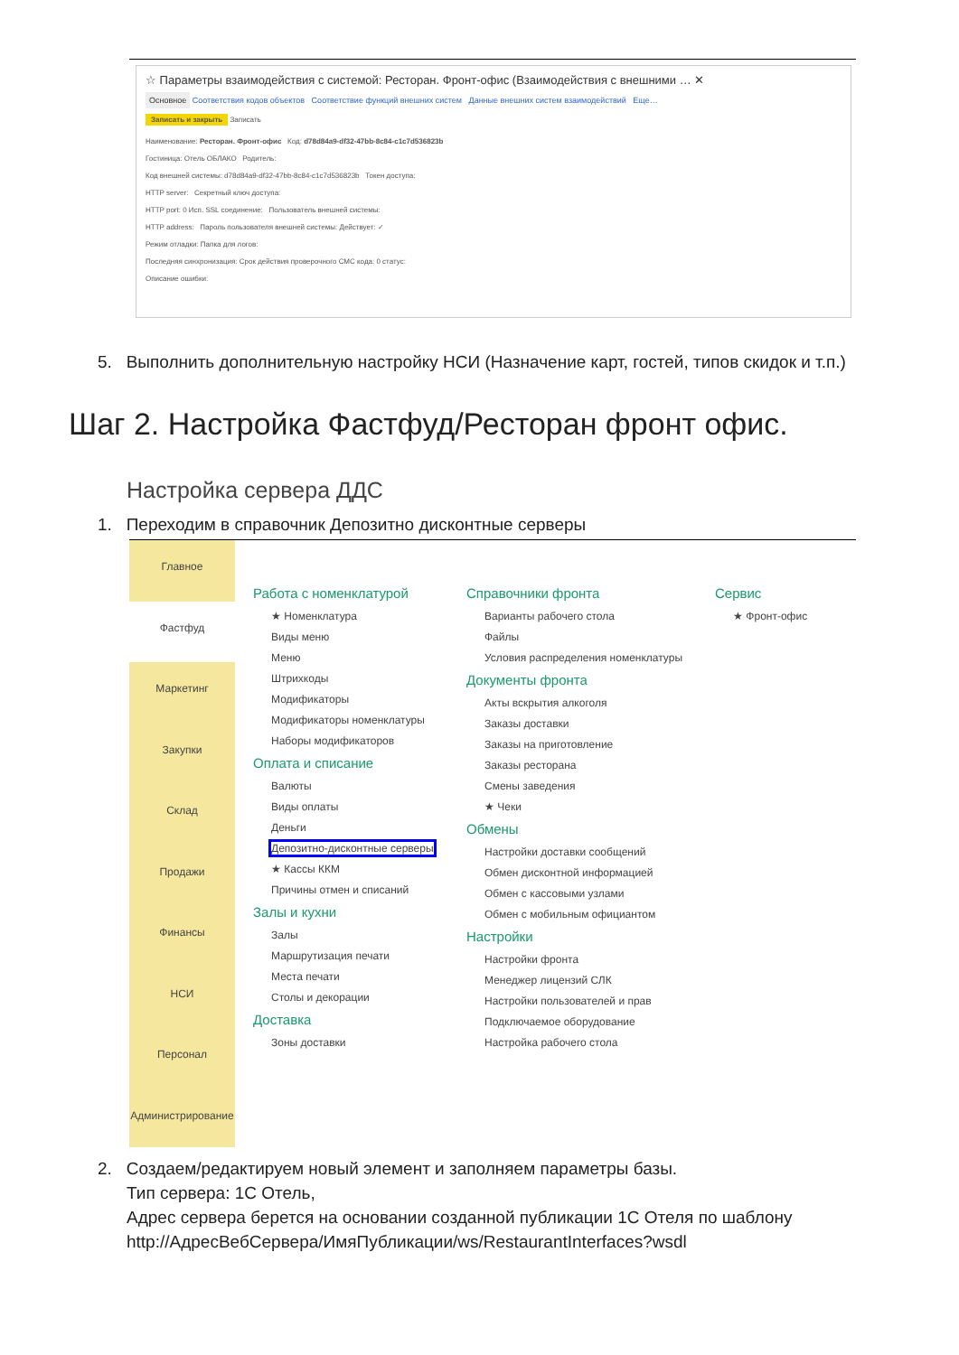☆ Параметры взаимодействия с системой: Ресторан. Фронт-офис (Взаимодействия с внешними … ✕
Основное Соответствия кодов объектов Соответствие функций внешних систем Данные внешних систем взаимодействий Еще…
Записать и закрыть Записать
Наименование: Ресторан. Фронт-офис Код: d78d84a9-df32-47bb-8c84-c1c7d536823b
Гостиница: Отель ОБЛАКО Родитель:
Код внешней системы: d78d84a9-df32-47bb-8c84-c1c7d536823b Токен доступа:
HTTP server: Секретный ключ доступа:
HTTP port: 0 Исп. SSL соединение: Пользователь внешней системы:
HTTP address: Пароль пользователя внешней системы: Действует: ✓
Режим отладки: Папка для логов:
Последняя синхронизация: Срок действия проверочного СМС кода: 0 статус:
Описание ошибки:
5. Выполнить дополнительную настройку НСИ (Назначение карт, гостей, типов скидок и т.п.)
Шаг 2. Настройка Фастфуд/Ресторан фронт офис.
Настройка сервера ДДС
1. Переходим в справочник Депозитно дисконтные серверы
Главное
Фастфуд
Маркетинг
Закупки
Склад
Продажи
Финансы
НСИ
Персонал
Администрирование
Работа с номенклатурой
★ Номенклатура
Виды меню
Меню
Штрихкоды
Модификаторы
Модификаторы номенклатуры
Наборы модификаторов
Оплата и списание
Валюты
Виды оплаты
Деньги
Депозитно-дисконтные серверы
★ Кассы ККМ
Причины отмен и списаний
Залы и кухни
Залы
Маршрутизация печати
Места печати
Столы и декорации
Доставка
Зоны доставки
Справочники фронта
Варианты рабочего стола
Файлы
Условия распределения номенклатуры
Документы фронта
Акты вскрытия алкоголя
Заказы доставки
Заказы на приготовление
Заказы ресторана
Смены заведения
★ Чеки
Обмены
Настройки доставки сообщений
Обмен дисконтной информацией
Обмен с кассовыми узлами
Обмен с мобильным официантом
Настройки
Настройки фронта
Менеджер лицензий СЛК
Настройки пользователей и прав
Подключаемое оборудование
Настройка рабочего стола
Сервис
★ Фронт-офис
2. Создаем/редактируем новый элемент и заполняем параметры базы.
Тип сервера: 1С Отель,
Адрес сервера берется на основании созданной публикации 1С Отеля по шаблону
http://АдресВебСервера/ИмяПубликации/ws/RestaurantInterfaces?wsdl